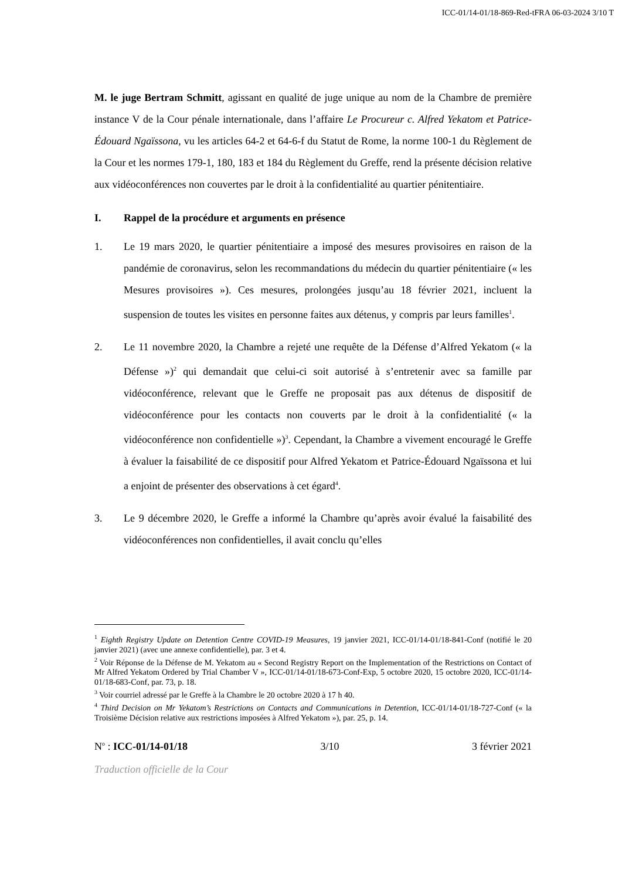ICC-01/14-01/18-869-Red-tFRA 06-03-2024 3/10 T
M. le juge Bertram Schmitt, agissant en qualité de juge unique au nom de la Chambre de première instance V de la Cour pénale internationale, dans l’affaire Le Procureur c. Alfred Yekatom et Patrice-Édouard Ngaïssona, vu les articles 64-2 et 64-6-f du Statut de Rome, la norme 100-1 du Règlement de la Cour et les normes 179-1, 180, 183 et 184 du Règlement du Greffe, rend la présente décision relative aux vidéoconférences non couvertes par le droit à la confidentialité au quartier pénitentiaire.
I. Rappel de la procédure et arguments en présence
1. Le 19 mars 2020, le quartier pénitentiaire a imposé des mesures provisoires en raison de la pandémie de coronavirus, selon les recommandations du médecin du quartier pénitentiaire (« les Mesures provisoires »). Ces mesures, prolongées jusqu’au 18 février 2021, incluent la suspension de toutes les visites en personne faites aux détenus, y compris par leurs familles<sup>1</sup>.
2. Le 11 novembre 2020, la Chambre a rejeté une requête de la Défense d’Alfred Yekatom (« la Défense »)<sup>2</sup> qui demandait que celui-ci soit autorisé à s’entretenir avec sa famille par vidéoconférence, relevant que le Greffe ne proposait pas aux détenus de dispositif de vidéoconférence pour les contacts non couverts par le droit à la confidentialité (« la vidéoconférence non confidentielle »)<sup>3</sup>. Cependant, la Chambre a vivement encouragé le Greffe à évaluer la faisabilité de ce dispositif pour Alfred Yekatom et Patrice-Édouard Ngaïssona et lui a enjoint de présenter des observations à cet égard<sup>4</sup>.
3. Le 9 décembre 2020, le Greffe a informé la Chambre qu’après avoir évalué la faisabilité des vidéoconférences non confidentielles, il avait conclu qu’elles
<sup>1</sup> Eighth Registry Update on Detention Centre COVID-19 Measures, 19 janvier 2021, ICC-01/14-01/18-841-Conf (notifié le 20 janvier 2021) (avec une annexe confidentielle), par. 3 et 4.
<sup>2</sup> Voir Réponse de la Défense de M. Yekatom au « Second Registry Report on the Implementation of the Restrictions on Contact of Mr Alfred Yekatom Ordered by Trial Chamber V », ICC-01/14-01/18-673-Conf-Exp, 5 octobre 2020, 15 octobre 2020, ICC-01/14-01/18-683-Conf, par. 73, p. 18.
<sup>3</sup> Voir courriel adressé par le Greffe à la Chambre le 20 octobre 2020 à 17 h 40.
<sup>4</sup> Third Decision on Mr Yekatom’s Restrictions on Contacts and Communications in Detention, ICC-01/14-01/18-727-Conf (« la Troisième Décision relative aux restrictions imposées à Alfred Yekatom »), par. 25, p. 14.
N<sup>o</sup> : ICC-01/14-01/18 3/10 3 février 2021
Traduction officielle de la Cour